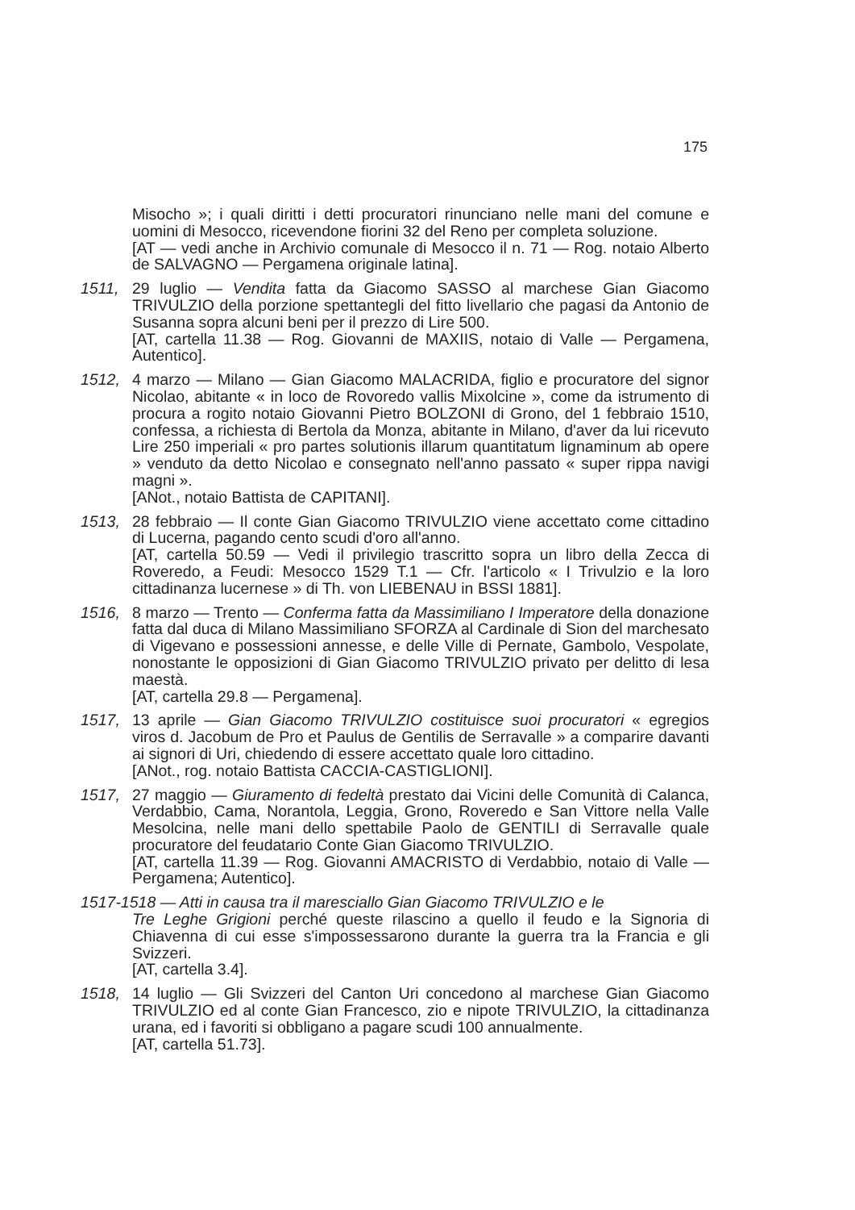175
Misocho »; i quali diritti i detti procuratori rinunciano nelle mani del comune e uomini di Mesocco, ricevendone fiorini 32 del Reno per completa soluzione.
[AT — vedi anche in Archivio comunale di Mesocco il n. 71 — Rog. notaio Alberto de SALVAGNO — Pergamena originale latina].
1511, 29 luglio — Vendita fatta da Giacomo SASSO al marchese Gian Giacomo TRIVULZIO della porzione spettantegli del fitto livellario che pagasi da Antonio de Susanna sopra alcuni beni per il prezzo di Lire 500.
[AT, cartella 11.38 — Rog. Giovanni de MAXIIS, notaio di Valle — Pergamena, Autentico].
1512, 4 marzo — Milano — Gian Giacomo MALACRIDA, figlio e procuratore del signor Nicolao, abitante « in loco de Rovoredo vallis Mixolcine », come da istrumento di procura a rogito notaio Giovanni Pietro BOLZONI di Grono, del 1 febbraio 1510, confessa, a richiesta di Bertola da Monza, abitante in Milano, d'aver da lui ricevuto Lire 250 imperiali « pro partes solutionis illarum quantitatum lignaminum ab opere » venduto da detto Nicolao e consegnato nell'anno passato « super rippa navigi magni ».
[ANot., notaio Battista de CAPITANI].
1513, 28 febbraio — Il conte Gian Giacomo TRIVULZIO viene accettato come cittadino di Lucerna, pagando cento scudi d'oro all'anno.
[AT, cartella 50.59 — Vedi il privilegio trascritto sopra un libro della Zecca di Roveredo, a Feudi: Mesocco 1529 T.1 — Cfr. l'articolo « I Trivulzio e la loro cittadinanza lucernese » di Th. von LIEBENAU in BSSI 1881].
1516, 8 marzo — Trento — Conferma fatta da Massimiliano I Imperatore della donazione fatta dal duca di Milano Massimiliano SFORZA al Cardinale di Sion del marchesato di Vigevano e possessioni annesse, e delle Ville di Pernate, Gambolo, Vespolate, nonostante le opposizioni di Gian Giacomo TRIVULZIO privato per delitto di lesa maestà.
[AT, cartella 29.8 — Pergamena].
1517, 13 aprile — Gian Giacomo TRIVULZIO costituisce suoi procuratori « egregios viros d. Jacobum de Pro et Paulus de Gentilis de Serravalle » a comparire davanti ai signori di Uri, chiedendo di essere accettato quale loro cittadino.
[ANot., rog. notaio Battista CACCIA-CASTIGLIONI].
1517, 27 maggio — Giuramento di fedeltà prestato dai Vicini delle Comunità di Calanca, Verdabbio, Cama, Norantola, Leggia, Grono, Roveredo e San Vittore nella Valle Mesolcina, nelle mani dello spettabile Paolo de GENTILI di Serravalle quale procuratore del feudatario Conte Gian Giacomo TRIVULZIO.
[AT, cartella 11.39 — Rog. Giovanni AMACRISTO di Verdabbio, notaio di Valle — Pergamena; Autentico].
1517-1518 — Atti in causa tra il maresciallo Gian Giacomo TRIVULZIO e le
Tre Leghe Grigioni perché queste rilascino a quello il feudo e la Signoria di Chiavenna di cui esse s'impossessarono durante la guerra tra la Francia e gli Svizzeri.
[AT, cartella 3.4].
1518, 14 luglio — Gli Svizzeri del Canton Uri concedono al marchese Gian Giacomo TRIVULZIO ed al conte Gian Francesco, zio e nipote TRIVULZIO, la cittadinanza urana, ed i favoriti si obbligano a pagare scudi 100 annualmente.
[AT, cartella 51.73].